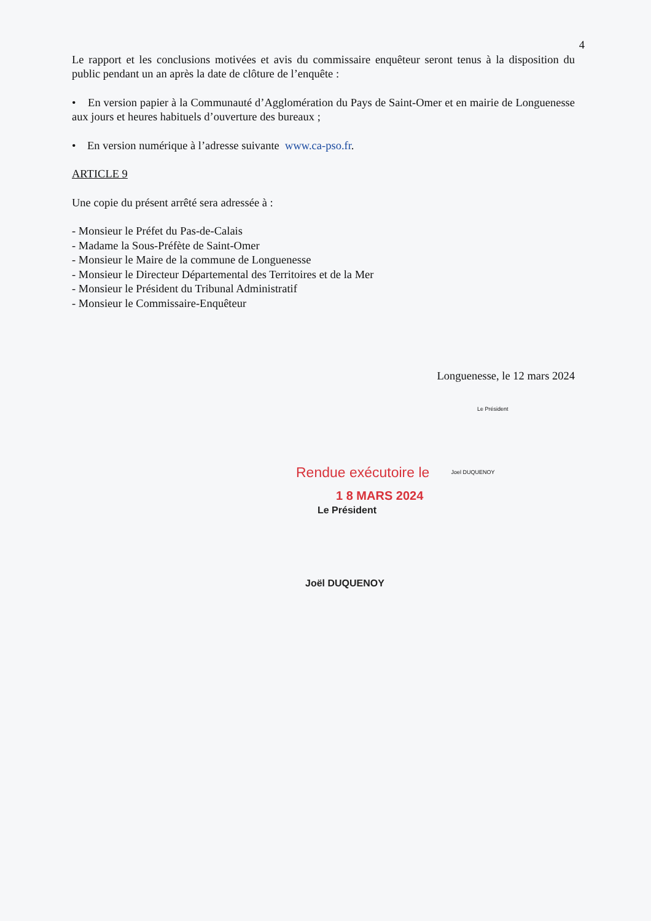4
Le rapport et les conclusions motivées et avis du commissaire enquêteur seront tenus à la disposition du public pendant un an après la date de clôture de l’enquête :
• En version papier à la Communauté d’Agglomération du Pays de Saint-Omer et en mairie de Longuenesse aux jours et heures habituels d’ouverture des bureaux ;
• En version numérique à l’adresse suivante www.ca-pso.fr.
ARTICLE 9
Une copie du présent arrêté sera adressée à :
- Monsieur le Préfet du Pas-de-Calais
- Madame la Sous-Préfète de Saint-Omer
- Monsieur le Maire de la commune de Longuenesse
- Monsieur le Directeur Départemental des Territoires et de la Mer
- Monsieur le Président du Tribunal Administratif
- Monsieur le Commissaire-Enquêteur
Longuenesse, le 12 mars 2024
Le Président
Rendue exécutoire le Joel DUQUENOY
1 8 MARS 2024
Le Président
Joël DUQUENOY